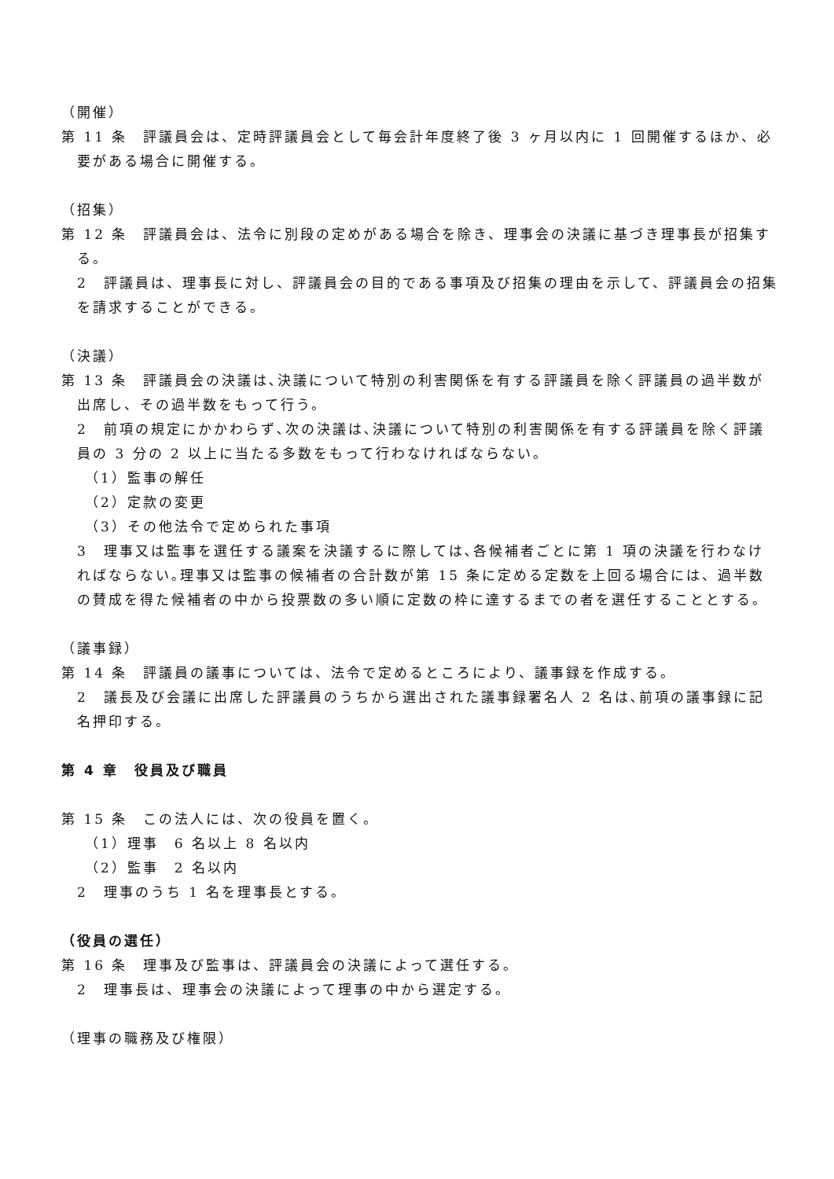（開催）
第 11 条　評議員会は、定時評議員会として毎会計年度終了後 3 ヶ月以内に 1 回開催するほか、必要がある場合に開催する。
（招集）
第 12 条　評議員会は、法令に別段の定めがある場合を除き、理事会の決議に基づき理事長が招集する。
2　評議員は、理事長に対し、評議員会の目的である事項及び招集の理由を示して、評議員会の招集を請求することができる。
（決議）
第 13 条　評議員会の決議は､決議について特別の利害関係を有する評議員を除く評議員の過半数が出席し、その過半数をもって行う。
2　前項の規定にかかわらず､次の決議は､決議について特別の利害関係を有する評議員を除く評議員の 3 分の 2 以上に当たる多数をもって行わなければならない。
（1）監事の解任
（2）定款の変更
（3）その他法令で定められた事項
3　理事又は監事を選任する議案を決議するに際しては､各候補者ごとに第 1 項の決議を行わなければならない｡理事又は監事の候補者の合計数が第 15 条に定める定数を上回る場合には、過半数の賛成を得た候補者の中から投票数の多い順に定数の枠に達するまでの者を選任することとする。
（議事録）
第 14 条　評議員の議事については、法令で定めるところにより、議事録を作成する。
2　議長及び会議に出席した評議員のうちから選出された議事録署名人 2 名は､前項の議事録に記名押印する。
第 4 章　役員及び職員
第 15 条　この法人には、次の役員を置く。
（1）理事　6 名以上 8 名以内
（2）監事　2 名以内
2　理事のうち 1 名を理事長とする。
（役員の選任）
第 16 条　理事及び監事は、評議員会の決議によって選任する。
2　理事長は、理事会の決議によって理事の中から選定する。
（理事の職務及び権限）